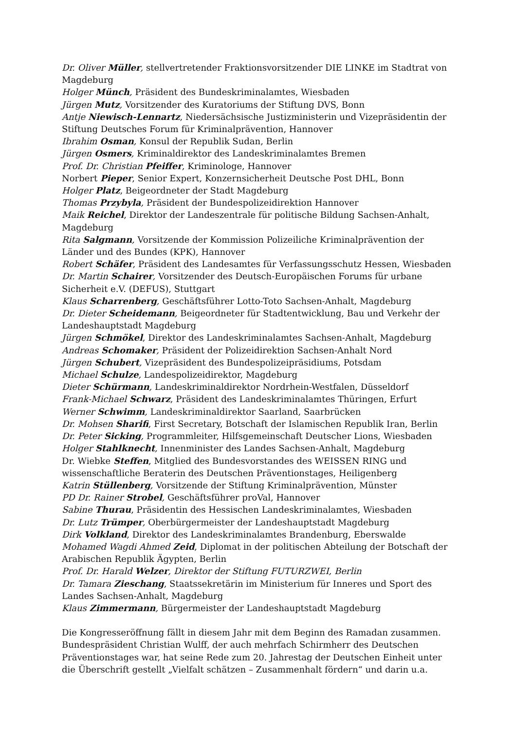Dr. Oliver Müller, stellvertretender Fraktionsvorsitzender DIE LINKE im Stadtrat von Magdeburg
Holger Münch, Präsident des Bundeskriminalamtes, Wiesbaden
Jürgen Mutz, Vorsitzender des Kuratoriums der Stiftung DVS, Bonn
Antje Niewisch-Lennartz, Niedersächsische Justizministerin und Vizepräsidentin der Stiftung Deutsches Forum für Kriminalprävention, Hannover
Ibrahim Osman, Konsul der Republik Sudan, Berlin
Jürgen Osmers, Kriminaldirektor des Landeskriminalamtes Bremen
Prof. Dr. Christian Pfeiffer, Kriminologe, Hannover
Norbert Pieper, Senior Expert, Konzernsicherheit Deutsche Post DHL, Bonn
Holger Platz, Beigeordneter der Stadt Magdeburg
Thomas Przybyla, Präsident der Bundespolizeidirektion Hannover
Maik Reichel, Direktor der Landeszentrale für politische Bildung Sachsen-Anhalt, Magdeburg
Rita Salgmann, Vorsitzende der Kommission Polizeiliche Kriminalprävention der Länder und des Bundes (KPK), Hannover
Robert Schäfer, Präsident des Landesamtes für Verfassungsschutz Hessen, Wiesbaden
Dr. Martin Schairer, Vorsitzender des Deutsch-Europäischen Forums für urbane Sicherheit e.V. (DEFUS), Stuttgart
Klaus Scharrenberg, Geschäftsführer Lotto-Toto Sachsen-Anhalt, Magdeburg
Dr. Dieter Scheidemann, Beigeordneter für Stadtentwicklung, Bau und Verkehr der Landeshauptstadt Magdeburg
Jürgen Schmökel, Direktor des Landeskriminalamtes Sachsen-Anhalt, Magdeburg
Andreas Schomaker, Präsident der Polizeidirektion Sachsen-Anhalt Nord
Jürgen Schubert, Vizepräsident des Bundespolizeipräsidiums, Potsdam
Michael Schulze, Landespolizeidirektor, Magdeburg
Dieter Schürmann, Landeskriminaldirektor Nordrhein-Westfalen, Düsseldorf
Frank-Michael Schwarz, Präsident des Landeskriminalamtes Thüringen, Erfurt
Werner Schwimm, Landeskriminaldirektor Saarland, Saarbrücken
Dr. Mohsen Sharifi, First Secretary, Botschaft der Islamischen Republik Iran, Berlin
Dr. Peter Sicking, Programmleiter, Hilfsgemeinschaft Deutscher Lions, Wiesbaden
Holger Stahlknecht, Innenminister des Landes Sachsen-Anhalt, Magdeburg
Dr. Wiebke Steffen, Mitglied des Bundesvorstandes des WEISSEN RING und wissenschaftliche Beraterin des Deutschen Präventionstages, Heiligenberg
Katrin Stüllenberg, Vorsitzende der Stiftung Kriminalprävention, Münster
PD Dr. Rainer Strobel, Geschäftsführer proVal, Hannover
Sabine Thurau, Präsidentin des Hessischen Landeskriminalamtes, Wiesbaden
Dr. Lutz Trümper, Oberbürgermeister der Landeshauptstadt Magdeburg
Dirk Volkland, Direktor des Landeskriminalamtes Brandenburg, Eberswalde
Mohamed Wagdi Ahmed Zeid, Diplomat in der politischen Abteilung der Botschaft der Arabischen Republik Ägypten, Berlin
Prof. Dr. Harald Welzer, Direktor der Stiftung FUTURZWEI, Berlin
Dr. Tamara Zieschang, Staatssekretärin im Ministerium für Inneres und Sport des Landes Sachsen-Anhalt, Magdeburg
Klaus Zimmermann, Bürgermeister der Landeshauptstadt Magdeburg
Die Kongresseröffnung fällt in diesem Jahr mit dem Beginn des Ramadan zusammen. Bundespräsident Christian Wulff, der auch mehrfach Schirmherr des Deutschen Präventionstages war, hat seine Rede zum 20. Jahrestag der Deutschen Einheit unter die Überschrift gestellt „Vielfalt schätzen – Zusammenhalt fördern“ und darin u.a.